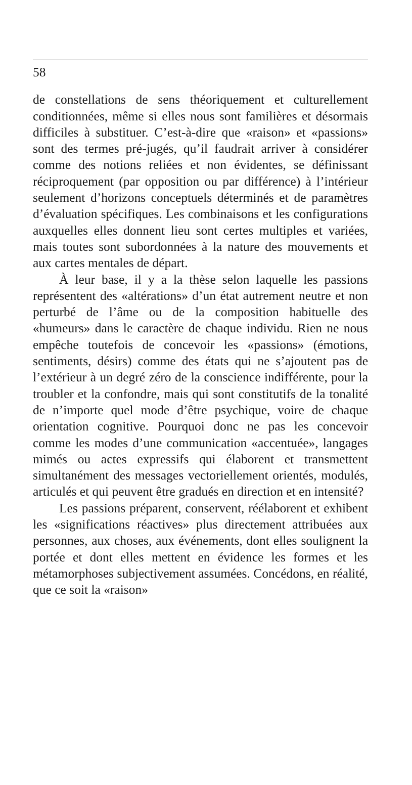58
de constellations de sens théoriquement et culturellement conditionnées, même si elles nous sont familières et désormais difficiles à substituer. C’est-à-dire que «raison» et «passions» sont des termes pré-jugés, qu’il faudrait arriver à considérer comme des notions reliées et non évidentes, se définissant réciproquement (par opposition ou par différence) à l’intérieur seulement d’horizons conceptuels déterminés et de paramètres d’évaluation spécifiques. Les combinaisons et les configurations auxquelles elles donnent lieu sont certes multiples et variées, mais toutes sont subordonnées à la nature des mouvements et aux cartes mentales de départ.
À leur base, il y a la thèse selon laquelle les passions représentent des «altérations» d’un état autrement neutre et non perturbé de l’âme ou de la composition habituelle des «humeurs» dans le caractère de chaque individu. Rien ne nous empêche toutefois de concevoir les «passions» (émotions, sentiments, désirs) comme des états qui ne s’ajoutent pas de l’extérieur à un degré zéro de la conscience indifférente, pour la troubler et la confondre, mais qui sont constitutifs de la tonalité de n’importe quel mode d’être psychique, voire de chaque orientation cognitive. Pourquoi donc ne pas les concevoir comme les modes d’une communication «accentuée», langages mimés ou actes expressifs qui élaborent et transmettent simultanément des messages vectoriellement orientés, modulés, articulés et qui peuvent être gradués en direction et en intensité?
Les passions préparent, conservent, réélaborent et exhibent les «significations réactives» plus directement attribuées aux personnes, aux choses, aux événements, dont elles soulignent la portée et dont elles mettent en évidence les formes et les métamorphoses subjectivement assumées. Concédons, en réalité, que ce soit la «raison»